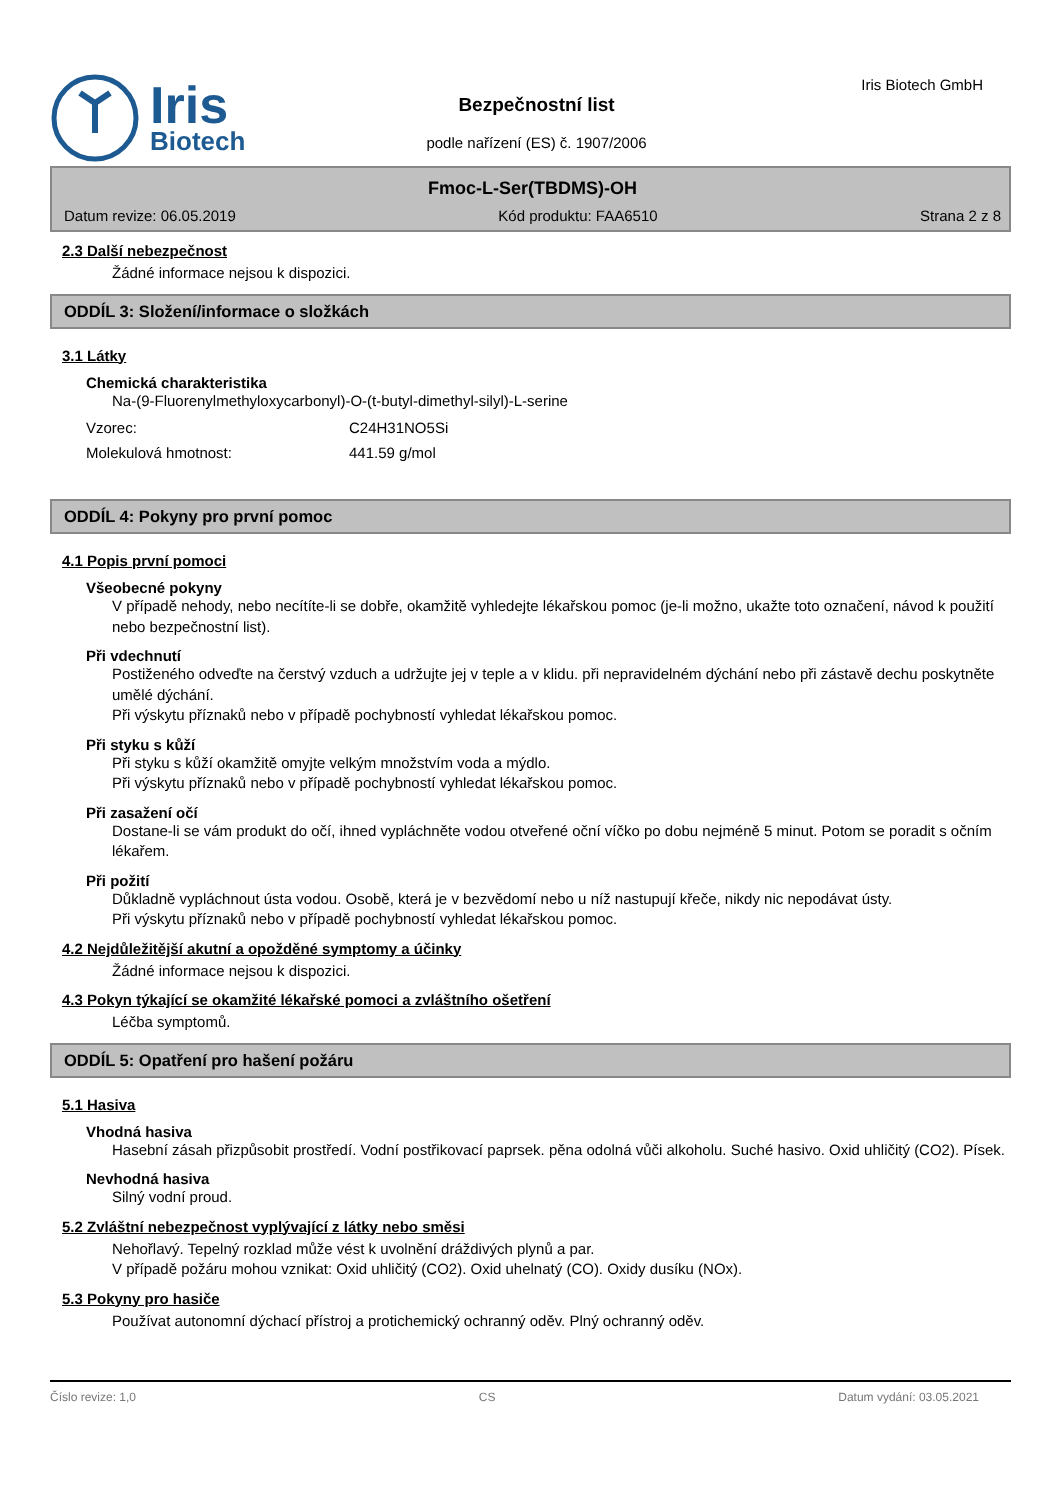Iris
Biotech
Bezpečnostní list
podle nařízení (ES) č. 1907/2006
Iris Biotech GmbH
Fmoc-L-Ser(TBDMS)-OH
Datum revize: 06.05.2019 Kód produktu: FAA6510 Strana 2 z 8
2.3 Další nebezpečnost
Žádné informace nejsou k dispozici.
ODDÍL 3: Složení/informace o složkách
3.1 Látky
Chemická charakteristika
Na-(9-Fluorenylmethyloxycarbonyl)-O-(t-butyl-dimethyl-silyl)-L-serine
Vzorec: C24H31NO5Si
Molekulová hmotnost: 441.59 g/mol
ODDÍL 4: Pokyny pro první pomoc
4.1 Popis první pomoci
Všeobecné pokyny
V případě nehody, nebo necítíte-li se dobře, okamžitě vyhledejte lékařskou pomoc (je-li možno, ukažte toto označení, návod k použití nebo bezpečnostní list).
Při vdechnutí
Postiženého odveďte na čerstvý vzduch a udržujte jej v teple a v klidu. při nepravidelném dýchání nebo při zástavě dechu poskytněte umělé dýchání.
Při výskytu příznaků nebo v případě pochybností vyhledat lékařskou pomoc.
Při styku s kůží
Při styku s kůží okamžitě omyjte velkým množstvím voda a mýdlo.
Při výskytu příznaků nebo v případě pochybností vyhledat lékařskou pomoc.
Při zasažení očí
Dostane-li se vám produkt do očí, ihned vypláchněte vodou otveřené oční víčko po dobu nejméně 5 minut. Potom se poradit s očním lékařem.
Při požití
Důkladně vypláchnout ústa vodou. Osobě, která je v bezvědomí nebo u níž nastupují křeče, nikdy nic nepodávat ústy.
Při výskytu příznaků nebo v případě pochybností vyhledat lékařskou pomoc.
4.2 Nejdůležitější akutní a opožděné symptomy a účinky
Žádné informace nejsou k dispozici.
4.3 Pokyn týkající se okamžité lékařské pomoci a zvláštního ošetření
Léčba symptomů.
ODDÍL 5: Opatření pro hašení požáru
5.1 Hasiva
Vhodná hasiva
Hasební zásah přizpůsobit prostředí. Vodní postřikovací paprsek. pěna odolná vůči alkoholu. Suché hasivo. Oxid uhličitý (CO2). Písek.
Nevhodná hasiva
Silný vodní proud.
5.2 Zvláštní nebezpečnost vyplývající z látky nebo směsi
Nehořlavý. Tepelný rozklad může vést k uvolnění dráždivých plynů a par.
V případě požáru mohou vznikat: Oxid uhličitý (CO2). Oxid uhelnatý (CO). Oxidy dusíku (NOx).
5.3 Pokyny pro hasiče
Používat autonomní dýchací přístroj a protichemický ochranný oděv. Plný ochranný oděv.
Číslo revize: 1,0 CS Datum vydání: 03.05.2021